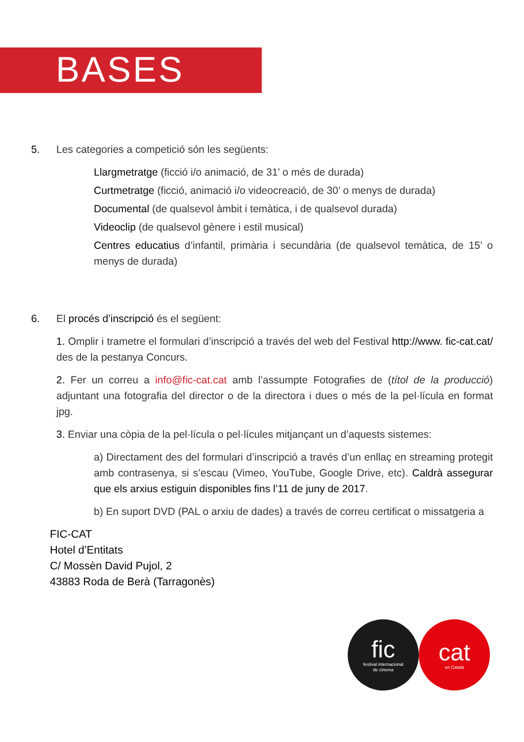BASES
5. Les categories a competició són les següents:
Llargmetratge (ficció i/o animació, de 31’ o més de durada)
Curtmetratge (ficció, animació i/o videocreació, de 30’ o menys de durada)
Documental (de qualsevol àmbit i temàtica, i de qualsevol durada)
Videoclip (de qualsevol gènere i estil musical)
Centres educatius d’infantil, primària i secundària (de qualsevol temàtica, de 15’ o menys de durada)
6. El procés d’inscripció és el següent:
1. Omplir i trametre el formulari d’inscripció a través del web del Festival http://www. fic-cat.cat/ des de la pestanya Concurs.
2. Fer un correu a info@fic-cat.cat amb l’assumpte Fotografies de (títol de la producció) adjuntant una fotografia del director o de la directora i dues o més de la pel·lícula en format jpg.
3. Enviar una còpia de la pel·lícula o pel·lícules mitjançant un d’aquests sistemes:
a) Directament des del formulari d’inscripció a través d’un enllaç en streaming protegit amb contrasenya, si s’escau (Vimeo, YouTube, Google Drive, etc). Caldrà assegurar que els arxius estiguin disponibles fins l’11 de juny de 2017.
b) En suport DVD (PAL o arxiu de dades) a través de correu certificat o missatgeria a
FIC-CAT
Hotel d’Entitats
C/ Mossèn David Pujol, 2
43883 Roda de Berà (Tarragonès)
fic
festival internacional
de cinema
cat
en Català